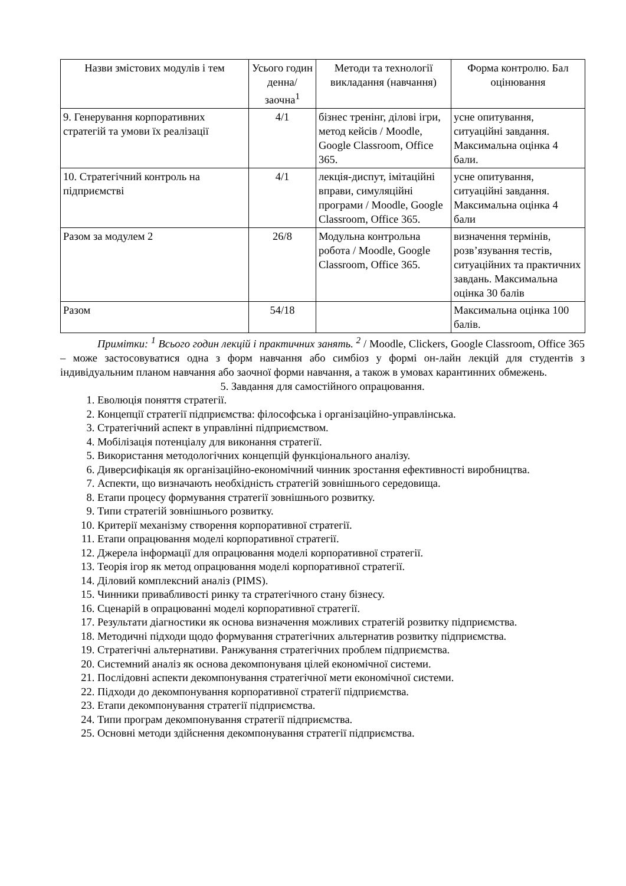| Назви змістових модулів і тем | Усього годин денна/ заочна<sup>1</sup> | Методи та технології викладання (навчання) | Форма контролю. Бал оцінювання |
| --- | --- | --- | --- |
| 9. Генерування корпоративних стратегій та умови їх реалізації | 4/1 | бізнес тренінг, ділові ігри, метод кейсів / Moodle, Google Classroom, Office 365. | усне опитування, ситуаційні завдання. Максимальна оцінка 4 бали. |
| 10. Стратегічний контроль на підприємстві | 4/1 | лекція-диспут, імітаційні вправи, симуляційні програми / Moodle, Google Classroom, Office 365. | усне опитування, ситуаційні завдання. Максимальна оцінка 4 бали |
| Разом за модулем 2 | 26/8 | Модульна контрольна робота / Moodle, Google Classroom, Office 365. | визначення термінів, розв’язування тестів, ситуаційних та практичних завдань. Максимальна оцінка 30 балів |
| Разом | 54/18 | | Максимальна оцінка 100 балів. |
Примітки: <sup>1</sup> Всього годин лекцій і практичних занять. <sup>2</sup> / Moodle, Clickers, Google Classroom, Office 365 – може застосовуватися одна з форм навчання або симбіоз у формі он-лайн лекцій для студентів з індивідуальним планом навчання або заочної форми навчання, а також в умовах карантинних обмежень.
5. Завдання для самостійного опрацювання.
1. Еволюція поняття стратегії.
2. Концепції стратегії підприємства: філософська і організаційно-управлінська.
3. Стратегічний аспект в управлінні підприємством.
4. Мобілізація потенціалу для виконання стратегії.
5. Використання методологічних концепцій функціонального аналізу.
6. Диверсифікація як організаційно-економічний чинник зростання ефективності виробництва.
7. Аспекти, що визначають необхідність стратегій зовнішнього середовища.
8. Етапи процесу формування стратегії зовнішнього розвитку.
9. Типи стратегій зовнішнього розвитку.
10. Критерії механізму створення корпоративної стратегії.
11. Етапи опрацювання моделі корпоративної стратегії.
12. Джерела інформації для опрацювання моделі корпоративної стратегії.
13. Теорія ігор як метод опрацювання моделі корпоративної стратегії.
14. Діловий комплексний аналіз (PIMS).
15. Чинники привабливості ринку та стратегічного стану бізнесу.
16. Сценарій в опрацюванні моделі корпоративної стратегії.
17. Результати діагностики як основа визначення можливих стратегій розвитку підприємства.
18. Методичні підходи щодо формування стратегічних альтернатив розвитку підприємства.
19. Стратегічні альтернативи. Ранжування стратегічних проблем підприємства.
20. Системний аналіз як основа декомпонуваня цілей економічної системи.
21. Послідовні аспекти декомпонування стратегічної мети економічної системи.
22. Підходи до декомпонування корпоративної стратегії підприємства.
23. Етапи декомпонування стратегії підприємства.
24. Типи програм декомпонування стратегії підприємства.
25. Основні методи здійснення декомпонування стратегії підприємства.